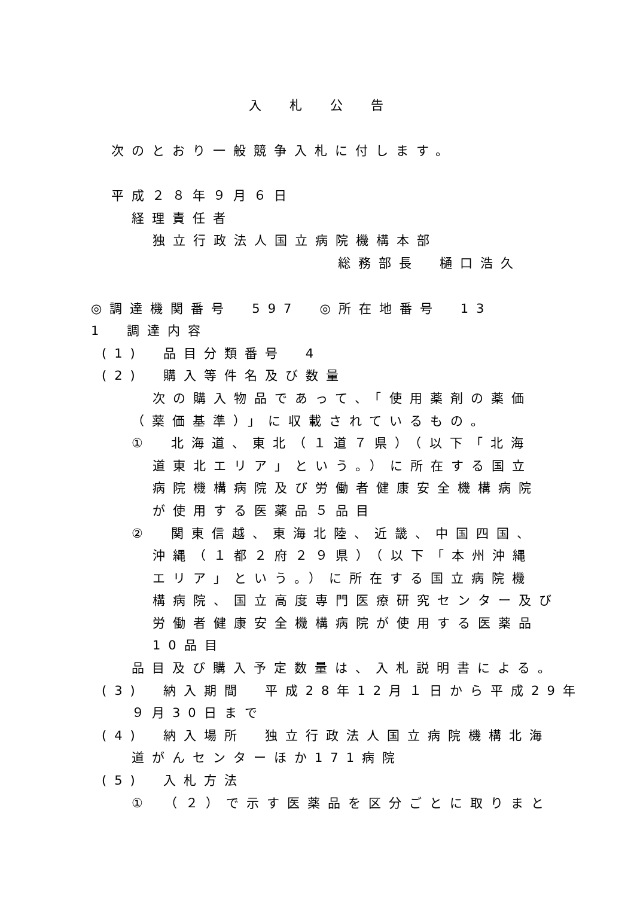入　札　公　告
次のとおり一般競争入札に付します。
平成２８年９月６日
経理責任者
独立行政法人国立病院機構本部
総務部長　樋口浩久
◎調達機関番号　597　◎所在地番号　13
1　調達内容
(1)　品目分類番号　4
(2)　購入等件名及び数量
次の購入物品であって、「使用薬剤の薬価
（薬価基準）」に収載されているもの。
①　北海道、東北（１道７県）（以下「北海
道東北エリア」という。）に所在する国立
病院機構病院及び労働者健康安全機構病院
が使用する医薬品５品目
②　関東信越、東海北陸、近畿、中国四国、
沖縄（１都２府２９県）（以下「本州沖縄
エリア」という。）に所在する国立病院機
構病院、国立高度専門医療研究センター及び
労働者健康安全機構病院が使用する医薬品
10品目
品目及び購入予定数量は、入札説明書による。
(3)　納入期間　平成28年12月１日から平成29年
９月30日まで
(4)　納入場所　独立行政法人国立病院機構北海
道がんセンターほか171病院
(5)　入札方法
①　（２）で示す医薬品を区分ごとに取りまと